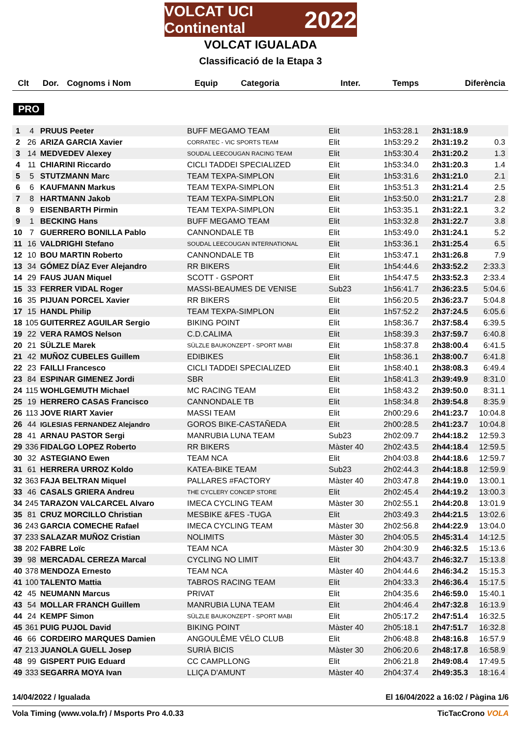VOLCAT UCI Continental 2022
VOLCAT IGUALADA
Classificació de la Etapa 3
| Clt | Dor. | Cognoms i Nom | Equip | Categoria | Inter. | Temps | Diferència |
| --- | --- | --- | --- | --- | --- | --- | --- |
PRO
| 1 | 4 | PRUUS Peeter | BUFF MEGAMO TEAM | Elit | 1h53:28.1 | 2h31:18.9 | |
| 2 | 26 | ARIZA GARCIA Xavier | CORRATEC - VIC SPORTS TEAM | Elit | 1h53:29.2 | 2h31:19.2 | 0.3 |
| 3 | 14 | MEDVEDEV Alexey | SOUDAL LEECOUGAN RACING TEAM | Elit | 1h53:30.4 | 2h31:20.2 | 1.3 |
| 4 | 11 | CHIARINI Riccardo | CICLI TADDEI SPECIALIZED | Elit | 1h53:34.0 | 2h31:20.3 | 1.4 |
| 5 | 5 | STUTZMANN Marc | TEAM TEXPA-SIMPLON | Elit | 1h53:31.6 | 2h31:21.0 | 2.1 |
| 6 | 6 | KAUFMANN Markus | TEAM TEXPA-SIMPLON | Elit | 1h53:51.3 | 2h31:21.4 | 2.5 |
| 7 | 8 | HARTMANN Jakob | TEAM TEXPA-SIMPLON | Elit | 1h53:50.0 | 2h31:21.7 | 2.8 |
| 8 | 9 | EISENBARTH Pirmin | TEAM TEXPA-SIMPLON | Elit | 1h53:35.1 | 2h31:22.1 | 3.2 |
| 9 | 1 | BECKING Hans | BUFF MEGAMO TEAM | Elit | 1h53:32.8 | 2h31:22.7 | 3.8 |
| 10 | 7 | GUERRERO BONILLA Pablo | CANNONDALE TB | Elit | 1h53:49.0 | 2h31:24.1 | 5.2 |
| 11 | 16 | VALDRIGHI Stefano | SOUDAL LEECOUGAN INTERNATIONAL | Elit | 1h53:36.1 | 2h31:25.4 | 6.5 |
| 12 | 10 | BOU MARTIN Roberto | CANNONDALE TB | Elit | 1h53:47.1 | 2h31:26.8 | 7.9 |
| 13 | 34 | GÓMEZ DÍAZ Ever Alejandro | RR BIKERS | Elit | 1h54:44.6 | 2h33:52.2 | 2:33.3 |
| 14 | 29 | FAUS JUAN Miquel | SCOTT - GSPORT | Elit | 1h54:47.5 | 2h33:52.3 | 2:33.4 |
| 15 | 33 | FERRER VIDAL Roger | MASSI-BEAUMES DE VENISE | Sub23 | 1h56:41.7 | 2h36:23.5 | 5:04.6 |
| 16 | 35 | PIJUAN PORCEL Xavier | RR BIKERS | Elit | 1h56:20.5 | 2h36:23.7 | 5:04.8 |
| 17 | 15 | HANDL Philip | TEAM TEXPA-SIMPLON | Elit | 1h57:52.2 | 2h37:24.5 | 6:05.6 |
| 18 | 105 | GUITERREZ AGUILAR Sergio | BIKING POINT | Elit | 1h58:36.7 | 2h37:58.4 | 6:39.5 |
| 19 | 22 | VERA RAMOS Nelson | C.D.CALIMA | Elit | 1h58:39.3 | 2h37:59.7 | 6:40.8 |
| 20 | 21 | SÜLZLE Marek | SÜLZLE BAUKONZEPT - SPORT MABI | Elit | 1h58:37.8 | 2h38:00.4 | 6:41.5 |
| 21 | 42 | MUÑOZ CUBELES Guillem | EDIBIKES | Elit | 1h58:36.1 | 2h38:00.7 | 6:41.8 |
| 22 | 23 | FAILLI Francesco | CICLI TADDEI SPECIALIZED | Elit | 1h58:40.1 | 2h38:08.3 | 6:49.4 |
| 23 | 84 | ESPINAR GIMENEZ Jordi | SBR | Elit | 1h58:41.3 | 2h39:49.9 | 8:31.0 |
| 24 | 115 | WOHLGEMUTH Michael | MC RACING TEAM | Elit | 1h58:43.2 | 2h39:50.0 | 8:31.1 |
| 25 | 19 | HERRERO CASAS Francisco | CANNONDALE TB | Elit | 1h58:34.8 | 2h39:54.8 | 8:35.9 |
| 26 | 113 | JOVE RIART Xavier | MASSI TEAM | Elit | 2h00:29.6 | 2h41:23.7 | 10:04.8 |
| 26 | 44 | IGLESIAS FERNANDEZ Alejandro | GOROS BIKE-CASTAÑEDA | Elit | 2h00:28.5 | 2h41:23.7 | 10:04.8 |
| 28 | 41 | ARNAU PASTOR Sergi | MANRUBIA LUNA TEAM | Sub23 | 2h02:09.7 | 2h44:18.2 | 12:59.3 |
| 29 | 336 | FIDALGO LOPEZ Roberto | RR BIKERS | Màster 40 | 2h02:43.5 | 2h44:18.4 | 12:59.5 |
| 30 | 32 | ASTEGIANO Ewen | TEAM NCA | Elit | 2h04:03.8 | 2h44:18.6 | 12:59.7 |
| 31 | 61 | HERRERA URROZ Koldo | KATEA-BIKE TEAM | Sub23 | 2h02:44.3 | 2h44:18.8 | 12:59.9 |
| 32 | 363 | FAJA BELTRAN Miquel | PALLARES #FACTORY | Màster 40 | 2h03:47.8 | 2h44:19.0 | 13:00.1 |
| 33 | 46 | CASALS GRIERA Andreu | THE CYCLERY CONCEP STORE | Elit | 2h02:45.4 | 2h44:19.2 | 13:00.3 |
| 34 | 245 | TARAZON VALCARCEL Alvaro | IMECA CYCLING TEAM | Màster 30 | 2h02:55.1 | 2h44:20.8 | 13:01.9 |
| 35 | 81 | CRUZ MORCILLO Christian | MESBIKE &FES -TUGA | Elit | 2h03:49.3 | 2h44:21.5 | 13:02.6 |
| 36 | 243 | GARCIA COMECHE Rafael | IMECA CYCLING TEAM | Màster 30 | 2h02:56.8 | 2h44:22.9 | 13:04.0 |
| 37 | 233 | SALAZAR MUÑOZ Cristian | NOLIMITS | Màster 30 | 2h04:05.5 | 2h45:31.4 | 14:12.5 |
| 38 | 202 | FABRE Loïc | TEAM NCA | Màster 30 | 2h04:30.9 | 2h46:32.5 | 15:13.6 |
| 39 | 98 | MERCADAL CEREZA Marcal | CYCLING NO LIMIT | Elit | 2h04:43.7 | 2h46:32.7 | 15:13.8 |
| 40 | 378 | MENDOZA Ernesto | TEAM NCA | Màster 40 | 2h04:44.6 | 2h46:34.2 | 15:15.3 |
| 41 | 100 | TALENTO Mattia | TABROS RACING TEAM | Elit | 2h04:33.3 | 2h46:36.4 | 15:17.5 |
| 42 | 45 | NEUMANN Marcus | PRIVAT | Elit | 2h04:35.6 | 2h46:59.0 | 15:40.1 |
| 43 | 54 | MOLLAR FRANCH Guillem | MANRUBIA LUNA TEAM | Elit | 2h04:46.4 | 2h47:32.8 | 16:13.9 |
| 44 | 24 | KEMPF Simon | SÜLZLE BAUKONZEPT - SPORT MABI | Elit | 2h05:17.2 | 2h47:51.4 | 16:32.5 |
| 45 | 361 | PUIG PUJOL David | BIKING POINT | Màster 40 | 2h05:18.1 | 2h47:51.7 | 16:32.8 |
| 46 | 66 | CORDEIRO MARQUES Damien | ANGOULÊME VÉLO CLUB | Elit | 2h06:48.8 | 2h48:16.8 | 16:57.9 |
| 47 | 213 | JUANOLA GUELL Josep | SURIÀ BICIS | Màster 30 | 2h06:20.6 | 2h48:17.8 | 16:58.9 |
| 48 | 99 | GISPERT PUIG Eduard | CC CAMPLLONG | Elit | 2h06:21.8 | 2h49:08.4 | 17:49.5 |
| 49 | 333 | SEGARRA MOYA Ivan | LLIÇA D'AMUNT | Màster 40 | 2h04:37.4 | 2h49:35.3 | 18:16.4 |
14/04/2022 / Igualada El 16/04/2022 a 16:02 / Pàgina 1/6
Vola Timing (www.vola.fr) / Msports Pro 4.0.33 TicTacCrono VOLA